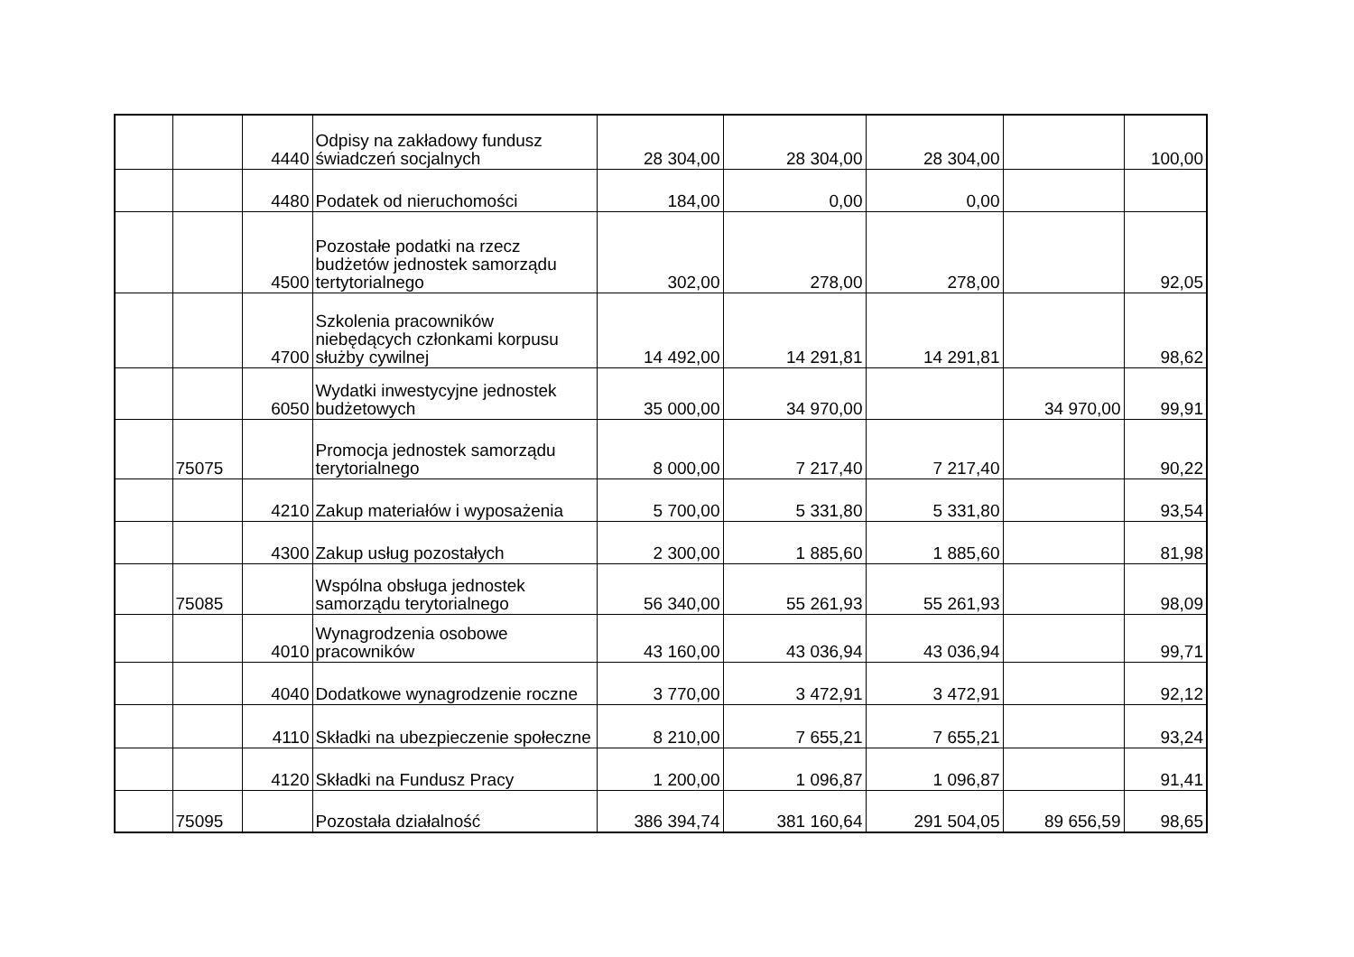| | | 4440 | Odpisy na zakładowy fundusz świadczeń socjalnych | 28 304,00 | 28 304,00 | 28 304,00 | | 100,00 |
| | | 4480 | Podatek od nieruchomości | 184,00 | 0,00 | 0,00 | | |
| | | 4500 | Pozostałe podatki na rzecz budżetów jednostek samorządu tertytorialnego | 302,00 | 278,00 | 278,00 | | 92,05 |
| | | 4700 | Szkolenia pracowników niebędących członkami korpusu służby cywilnej | 14 492,00 | 14 291,81 | 14 291,81 | | 98,62 |
| | | 6050 | Wydatki inwestycyjne jednostek budżetowych | 35 000,00 | 34 970,00 | | 34 970,00 | 99,91 |
| | 75075 | | Promocja jednostek samorządu terytorialnego | 8 000,00 | 7 217,40 | 7 217,40 | | 90,22 |
| | | 4210 | Zakup materiałów i wyposażenia | 5 700,00 | 5 331,80 | 5 331,80 | | 93,54 |
| | | 4300 | Zakup usług pozostałych | 2 300,00 | 1 885,60 | 1 885,60 | | 81,98 |
| | 75085 | | Wspólna obsługa jednostek samorządu terytorialnego | 56 340,00 | 55 261,93 | 55 261,93 | | 98,09 |
| | | 4010 | Wynagrodzenia osobowe pracowników | 43 160,00 | 43 036,94 | 43 036,94 | | 99,71 |
| | | 4040 | Dodatkowe wynagrodzenie roczne | 3 770,00 | 3 472,91 | 3 472,91 | | 92,12 |
| | | 4110 | Składki na ubezpieczenie społeczne | 8 210,00 | 7 655,21 | 7 655,21 | | 93,24 |
| | | 4120 | Składki na Fundusz Pracy | 1 200,00 | 1 096,87 | 1 096,87 | | 91,41 |
| | 75095 | | Pozostała działalność | 386 394,74 | 381 160,64 | 291 504,05 | 89 656,59 | 98,65 |